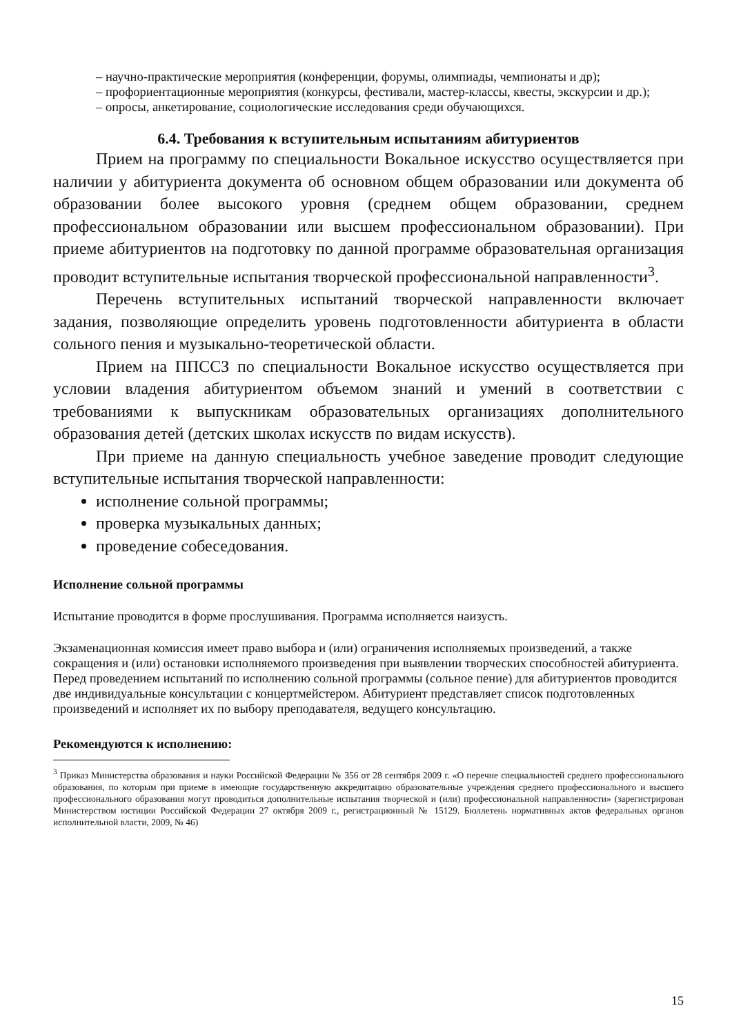– научно-практические мероприятия (конференции, форумы, олимпиады, чемпионаты и др);
– профориентационные мероприятия (конкурсы, фестивали, мастер-классы, квесты, экскурсии и др.);
– опросы, анкетирование, социологические исследования среди обучающихся.
6.4. Требования к вступительным испытаниям абитуриентов
Прием на программу по специальности Вокальное искусство осуществляется при наличии у абитуриента документа об основном общем образовании или документа об образовании более высокого уровня (среднем общем образовании, среднем профессиональном образовании или высшем профессиональном образовании). При приеме абитуриентов на подготовку по данной программе образовательная организация проводит вступительные испытания творческой профессиональной направленности<sup>3</sup>.
Перечень вступительных испытаний творческой направленности включает задания, позволяющие определить уровень подготовленности абитуриента в области сольного пения и музыкально-теоретической области.
Прием на ППССЗ по специальности Вокальное искусство осуществляется при условии владения абитуриентом объемом знаний и умений в соответствии с требованиями к выпускникам образовательных организациях дополнительного образования детей (детских школах искусств по видам искусств).
При приеме на данную специальность учебное заведение проводит следующие вступительные испытания творческой направленности:
исполнение сольной программы;
проверка музыкальных данных;
проведение собеседования.
Исполнение сольной программы
Испытание проводится в форме прослушивания. Программа исполняется наизусть.
Экзаменационная комиссия имеет право выбора и (или) ограничения исполняемых произведений, а также сокращения и (или) остановки исполняемого произведения при выявлении творческих способностей абитуриента. Перед проведением испытаний по исполнению сольной программы (сольное пение) для абитуриентов проводится две индивидуальные консультации с концертмейстером. Абитуриент представляет список подготовленных произведений и исполняет их по выбору преподавателя, ведущего консультацию.
Рекомендуются к исполнению:
<sup>3</sup> Приказ Министерства образования и науки Российской Федерации № 356 от 28 сентября 2009 г. «О перечне специальностей среднего профессионального образования, по которым при приеме в имеющие государственную аккредитацию образовательные учреждения среднего профессионального и высшего профессионального образования могут проводиться дополнительные испытания творческой и (или) профессиональной направленности» (зарегистрирован Министерством юстиции Российской Федерации 27 октября 2009 г., регистрационный № 15129. Бюллетень нормативных актов федеральных органов исполнительной власти, 2009, № 46)
15